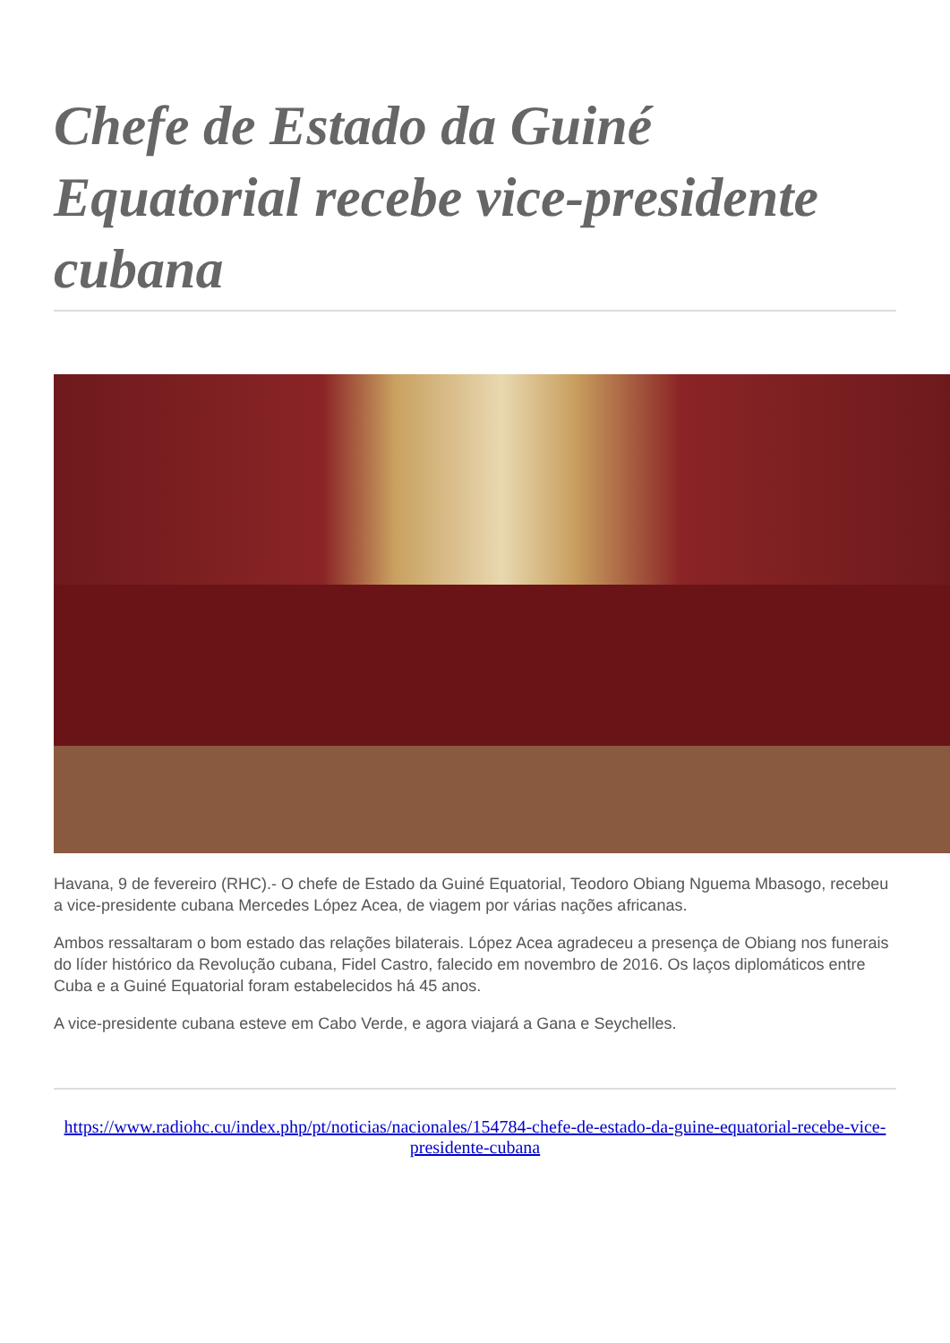Chefe de Estado da Guiné Equatorial recebe vice-presidente cubana
Havana, 9 de fevereiro (RHC).- O chefe de Estado da Guiné Equatorial, Teodoro Obiang Nguema Mbasogo, recebeu a vice-presidente cubana Mercedes López Acea, de viagem por várias nações africanas.
Ambos ressaltaram o bom estado das relações bilaterais. López Acea agradeceu a presença de Obiang nos funerais do líder histórico da Revolução cubana, Fidel Castro, falecido em novembro de 2016. Os laços diplomáticos entre Cuba e a Guiné Equatorial foram estabelecidos há 45 anos.
A vice-presidente cubana esteve em Cabo Verde, e agora viajará a Gana e Seychelles.
https://www.radiohc.cu/index.php/pt/noticias/nacionales/154784-chefe-de-estado-da-guine-equatorial-recebe-vice-presidente-cubana